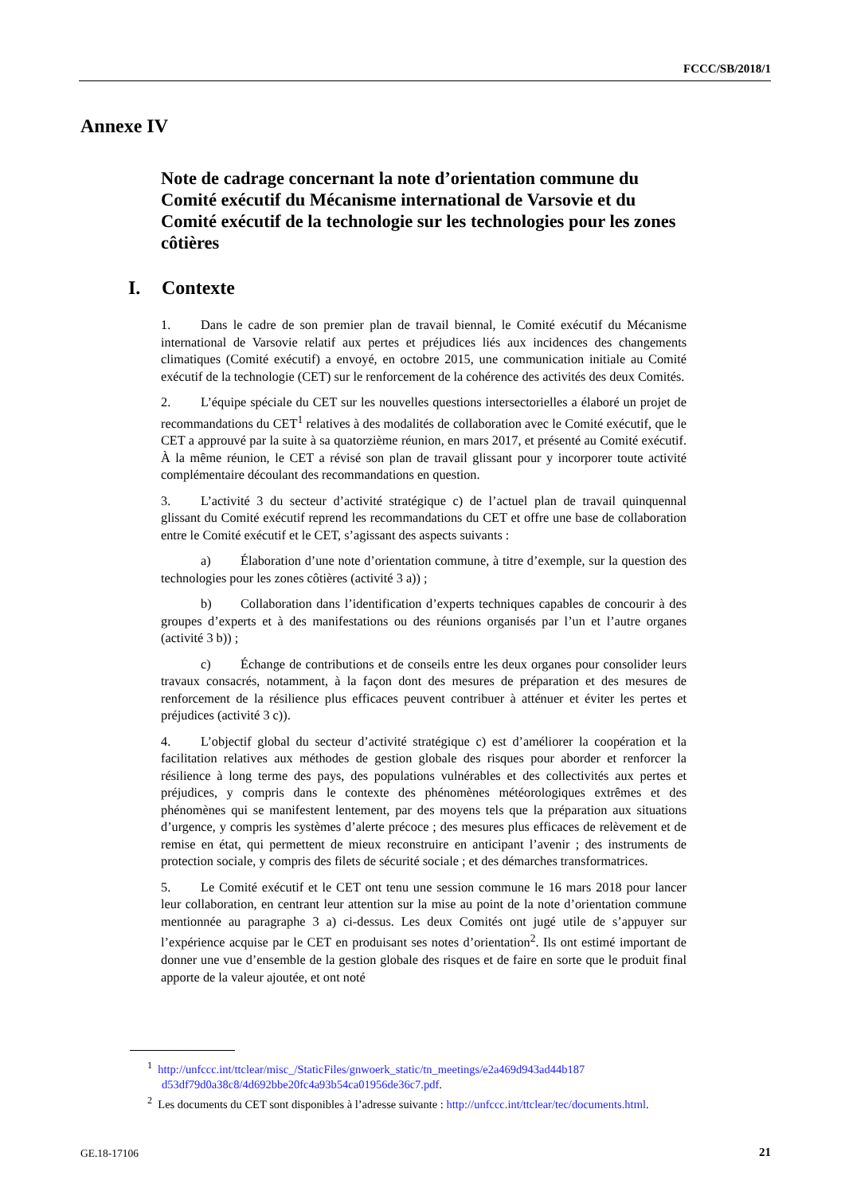FCCC/SB/2018/1
Annexe IV
Note de cadrage concernant la note d’orientation commune du Comité exécutif du Mécanisme international de Varsovie et du Comité exécutif de la technologie sur les technologies pour les zones côtières
I. Contexte
1. Dans le cadre de son premier plan de travail biennal, le Comité exécutif du Mécanisme international de Varsovie relatif aux pertes et préjudices liés aux incidences des changements climatiques (Comité exécutif) a envoyé, en octobre 2015, une communication initiale au Comité exécutif de la technologie (CET) sur le renforcement de la cohérence des activités des deux Comités.
2. L’équipe spéciale du CET sur les nouvelles questions intersectorielles a élaboré un projet de recommandations du CET<sup>1</sup> relatives à des modalités de collaboration avec le Comité exécutif, que le CET a approuvé par la suite à sa quatorzième réunion, en mars 2017, et présenté au Comité exécutif. À la même réunion, le CET a révisé son plan de travail glissant pour y incorporer toute activité complémentaire découlant des recommandations en question.
3. L’activité 3 du secteur d’activité stratégique c) de l’actuel plan de travail quinquennal glissant du Comité exécutif reprend les recommandations du CET et offre une base de collaboration entre le Comité exécutif et le CET, s’agissant des aspects suivants :
a) Élaboration d’une note d’orientation commune, à titre d’exemple, sur la question des technologies pour les zones côtières (activité 3 a)) ;
b) Collaboration dans l’identification d’experts techniques capables de concourir à des groupes d’experts et à des manifestations ou des réunions organisés par l’un et l’autre organes (activité 3 b)) ;
c) Échange de contributions et de conseils entre les deux organes pour consolider leurs travaux consacrés, notamment, à la façon dont des mesures de préparation et des mesures de renforcement de la résilience plus efficaces peuvent contribuer à atténuer et éviter les pertes et préjudices (activité 3 c)).
4. L’objectif global du secteur d’activité stratégique c) est d’améliorer la coopération et la facilitation relatives aux méthodes de gestion globale des risques pour aborder et renforcer la résilience à long terme des pays, des populations vulnérables et des collectivités aux pertes et préjudices, y compris dans le contexte des phénomènes météorologiques extrêmes et des phénomènes qui se manifestent lentement, par des moyens tels que la préparation aux situations d’urgence, y compris les systèmes d’alerte précoce ; des mesures plus efficaces de relèvement et de remise en état, qui permettent de mieux reconstruire en anticipant l’avenir ; des instruments de protection sociale, y compris des filets de sécurité sociale ; et des démarches transformatrices.
5. Le Comité exécutif et le CET ont tenu une session commune le 16 mars 2018 pour lancer leur collaboration, en centrant leur attention sur la mise au point de la note d’orientation commune mentionnée au paragraphe 3 a) ci-dessus. Les deux Comités ont jugé utile de s’appuyer sur l’expérience acquise par le CET en produisant ses notes d’orientation<sup>2</sup>. Ils ont estimé important de donner une vue d’ensemble de la gestion globale des risques et de faire en sorte que le produit final apporte de la valeur ajoutée, et ont noté
<sup>1</sup> http://unfccc.int/ttclear/misc_/StaticFiles/gnwoerk_static/tn_meetings/e2a469d943ad44b187 d53df79d0a38c8/4d692bbe20fc4a93b54ca01956de36c7.pdf.
<sup>2</sup> Les documents du CET sont disponibles à l’adresse suivante : http://unfccc.int/ttclear/tec/documents.html.
GE.18-17106 21